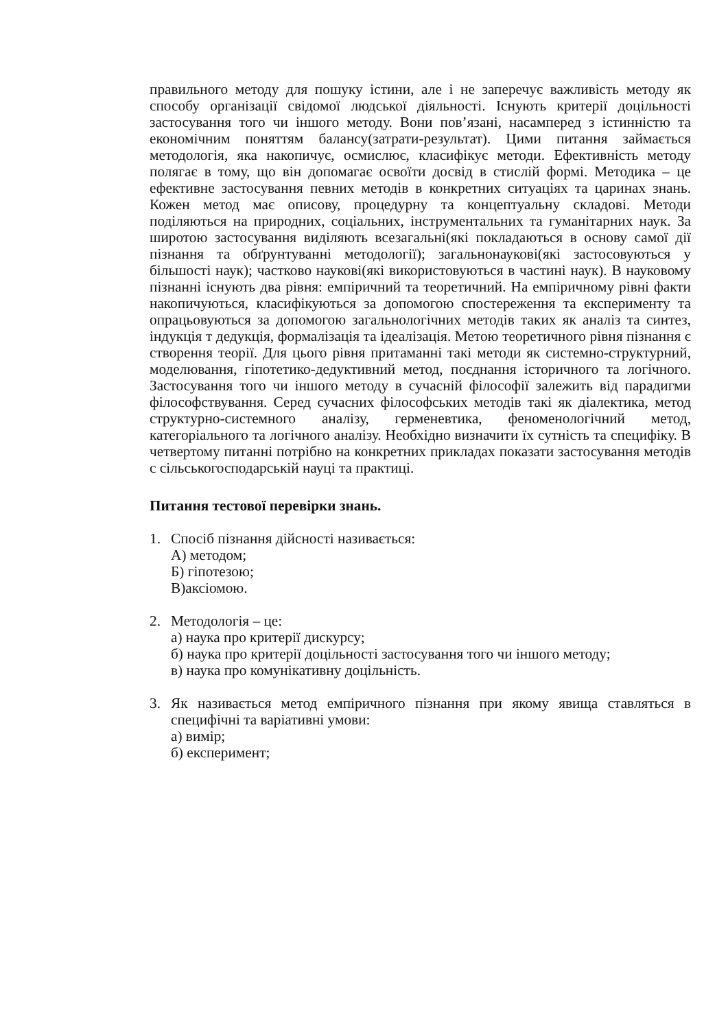правильного методу для пошуку істини, але і не заперечує важливість методу як способу організації свідомої людської діяльності. Існують критерії доцільності застосування того чи іншого методу. Вони пов’язані, насамперед з істинністю та економічним поняттям балансу(затрати-результат). Цими питання займається методологія, яка накопичує, осмислює, класифікує методи. Ефективність методу полягає в тому, що він допомагає освоїти досвід в стислій формі. Методика – це ефективне застосування певних методів в конкретних ситуаціях та царинах знань. Кожен метод має описову, процедурну та концептуальну складові. Методи поділяються на природних, соціальних, інструментальних та гуманітарних наук. За широтою застосування виділяють всезагальні(які покладаються в основу самої дії пізнання та обґрунтуванні методології); загальнонаукові(які застосовуються у більшості наук); частково наукові(які використовуються в частині наук). В науковому пізнанні існують два рівня: емпіричний та теоретичний. На емпіричному рівні факти накопичуються, класифікуються за допомогою спостереження та експерименту та опрацьовуються за допомогою загальнологічних методів таких як аналіз та синтез, індукція т дедукція, формалізація та ідеалізація. Метою теоретичного рівня пізнання є створення теорії. Для цього рівня притаманні такі методи як системно-структурний, моделювання, гіпотетико-дедуктивний метод, поєднання історичного та логічного. Застосування того чи іншого методу в сучасній філософії залежить від парадигми філософствування. Серед сучасних філософських методів такі як діалектика, метод структурно-системного аналізу, герменевтика, феноменологічний метод, категоріального та логічного аналізу. Необхідно визначити їх сутність та специфіку. В четвертому питанні потрібно на конкретних прикладах показати застосування методів с сільськогосподарській науці та практиці.
Питання тестової перевірки знань.
1. Спосіб пізнання дійсності називається:
А) методом;
Б) гіпотезою;
В)аксіомою.
2. Методологія – це:
а) наука про критерії дискурсу;
б) наука про критерії доцільності застосування того чи іншого методу;
в) наука про комунікативну доцільність.
3. Як називається метод емпіричного пізнання при якому явища ставляться в специфічні та варіативні умови:
а) вимір;
б) експеримент;